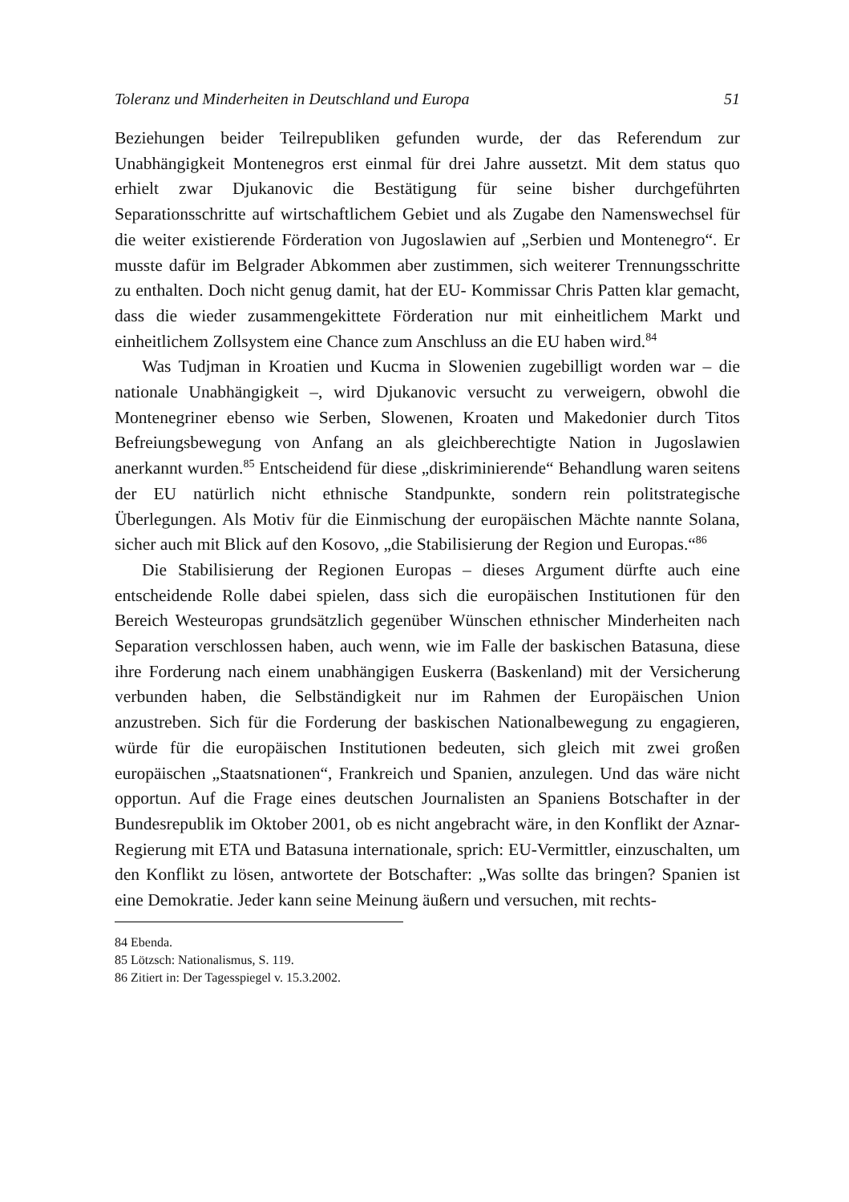Toleranz und Minderheiten in Deutschland und Europa 51
Beziehungen beider Teilrepubliken gefunden wurde, der das Referendum zur Unabhängigkeit Montenegros erst einmal für drei Jahre aussetzt. Mit dem status quo erhielt zwar Djukanovic die Bestätigung für seine bisher durchgeführten Separationsschritte auf wirtschaftlichem Gebiet und als Zugabe den Namenswechsel für die weiter existierende Förderation von Jugoslawien auf „Serbien und Montenegro“. Er musste dafür im Belgrader Abkommen aber zustimmen, sich weiterer Trennungsschritte zu enthalten. Doch nicht genug damit, hat der EU- Kommissar Chris Patten klar gemacht, dass die wieder zusammengekittete Förderation nur mit einheitlichem Markt und einheitlichem Zollsystem eine Chance zum Anschluss an die EU haben wird.<sup>84</sup>
Was Tudjman in Kroatien und Kucma in Slowenien zugebilligt worden war – die nationale Unabhängigkeit –, wird Djukanovic versucht zu verweigern, obwohl die Montenegriner ebenso wie Serben, Slowenen, Kroaten und Makedonier durch Titos Befreiungsbewegung von Anfang an als gleichberechtigte Nation in Jugoslawien anerkannt wurden.<sup>85</sup> Entscheidend für diese „diskriminierende“ Behandlung waren seitens der EU natürlich nicht ethnische Standpunkte, sondern rein politstrategische Überlegungen. Als Motiv für die Einmischung der europäischen Mächte nannte Solana, sicher auch mit Blick auf den Kosovo, „die Stabilisierung der Region und Europas.“<sup>86</sup>
Die Stabilisierung der Regionen Europas – dieses Argument dürfte auch eine entscheidende Rolle dabei spielen, dass sich die europäischen Institutionen für den Bereich Westeuropas grundsätzlich gegenüber Wünschen ethnischer Minderheiten nach Separation verschlossen haben, auch wenn, wie im Falle der baskischen Batasuna, diese ihre Forderung nach einem unabhängigen Euskerra (Baskenland) mit der Versicherung verbunden haben, die Selbständigkeit nur im Rahmen der Europäischen Union anzustreben. Sich für die Forderung der baskischen Nationalbewegung zu engagieren, würde für die europäischen Institutionen bedeuten, sich gleich mit zwei großen europäischen „Staatsnationen“, Frankreich und Spanien, anzulegen. Und das wäre nicht opportun. Auf die Frage eines deutschen Journalisten an Spaniens Botschafter in der Bundesrepublik im Oktober 2001, ob es nicht angebracht wäre, in den Konflikt der Aznar-Regierung mit ETA und Batasuna internationale, sprich: EU-Vermittler, einzuschalten, um den Konflikt zu lösen, antwortete der Botschafter: „Was sollte das bringen? Spanien ist eine Demokratie. Jeder kann seine Meinung äußern und versuchen, mit rechts-
84 Ebenda.
85 Lötzsch: Nationalismus, S. 119.
86 Zitiert in: Der Tagesspiegel v. 15.3.2002.